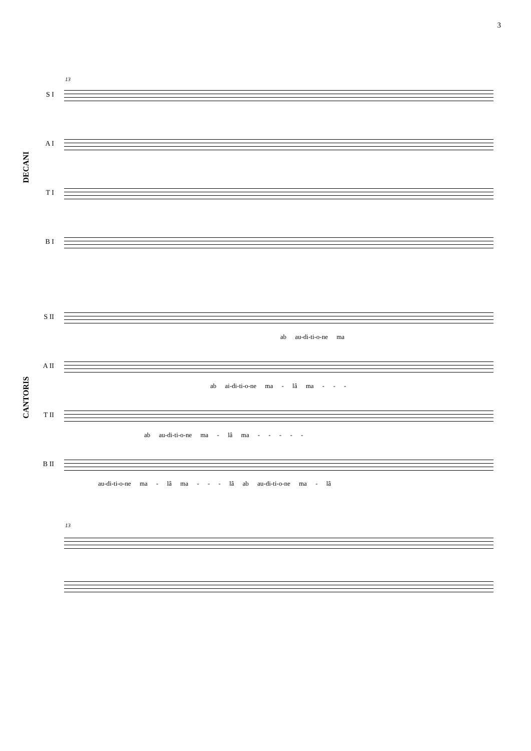3
13
DECANI
S I
A I
T I
B I
CANTORIS
S II
ab au-di-ti-o-ne ma
A II
ab ai-di-ti-o-ne ma - lâ ma - - -
T II
ab au-di-ti-o-ne ma - lâ ma - - - - -
B II
au-di-ti-o-ne ma - lâ ma - - - lâ ab au-di-ti-o-ne ma - lâ
13